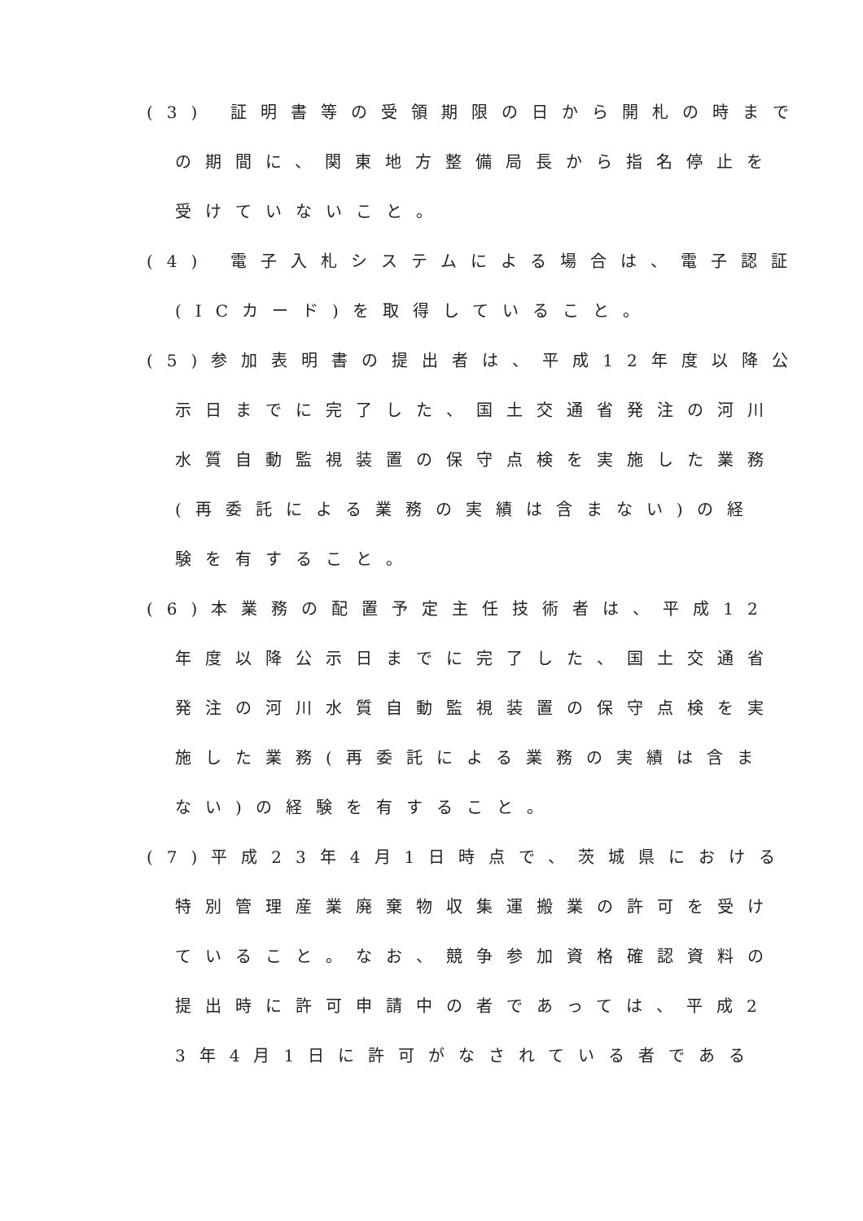(3) 証明書等の受領期限の日から開札の時まで
の期間に、関東地方整備局長から指名停止を
受けていないこと。
(4) 電子入札システムによる場合は、電子認証
(ICカード)を取得していること。
(5)参加表明書の提出者は、平成12年度以降公
示日までに完了した、国土交通省発注の河川
水質自動監視装置の保守点検を実施した業務
(再委託による業務の実績は含まない)の経
験を有すること。
(6)本業務の配置予定主任技術者は、平成12
年度以降公示日までに完了した、国土交通省
発注の河川水質自動監視装置の保守点検を実
施した業務(再委託による業務の実績は含ま
ない)の経験を有すること。
(7)平成23年4月1日時点で、茨城県における
特別管理産業廃棄物収集運搬業の許可を受け
ていること。なお、競争参加資格確認資料の
提出時に許可申請中の者であっては、平成2
3年4月1日に許可がなされている者である